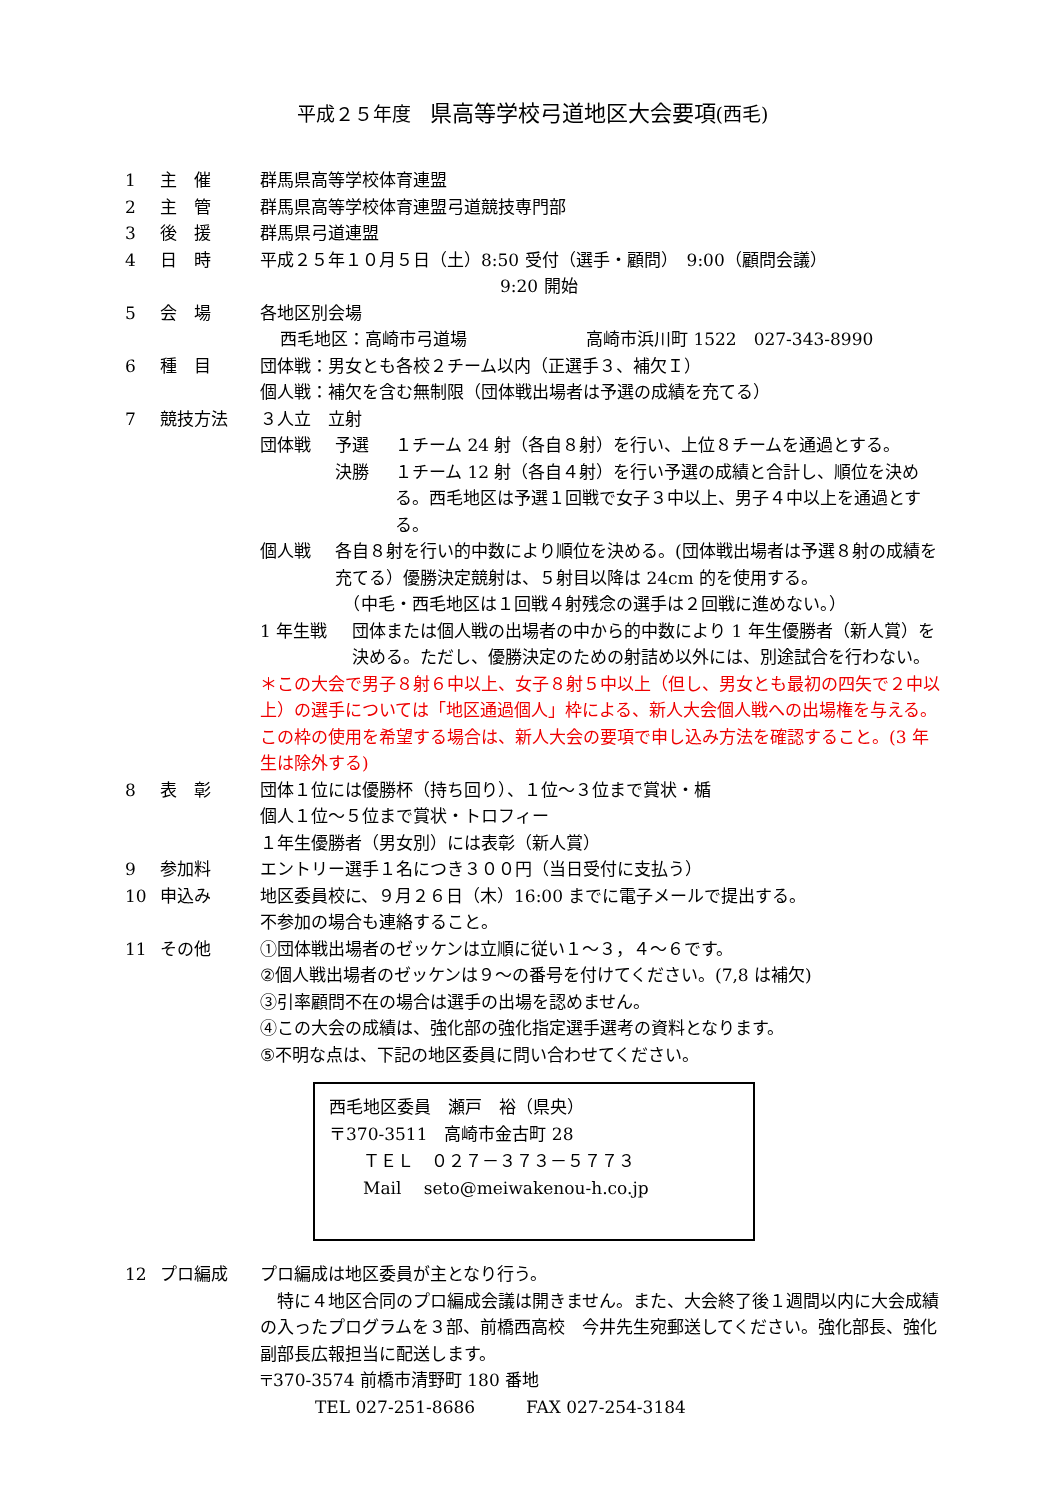平成２５年度　県高等学校弓道地区大会要項(西毛)
1 主　催 群馬県高等学校体育連盟
2 主　管 群馬県高等学校体育連盟弓道競技専門部
3 後　援 群馬県弓道連盟
4 日　時 平成２５年１０月５日（土）8:50 受付（選手・顧問）　9:00（顧問会議）
9:20 開始
5 会　場 各地区別会場
西毛地区：高崎市弓道場　　　　　　　高崎市浜川町 1522　027-343-8990
6 種　目 団体戦：男女とも各校２チーム以内（正選手３、補欠Ｉ）
個人戦：補欠を含む無制限（団体戦出場者は予選の成績を充てる）
7 競技方法 ３人立　立射
団体戦 予選
決勝
１チーム 24 射（各自８射）を行い、上位８チームを通過とする。
１チーム 12 射（各自４射）を行い予選の成績と合計し、順位を決める。西毛地区は予選１回戦で女子３中以上、男子４中以上を通過とする。
個人戦 各自８射を行い的中数により順位を決める。(団体戦出場者は予選８射の成績を充てる）優勝決定競射は、５射目以降は 24cm 的を使用する。
　（中毛・西毛地区は１回戦４射残念の選手は２回戦に進めない。）
1 年生戦 団体または個人戦の出場者の中から的中数により 1 年生優勝者（新人賞）を決める。ただし、優勝決定のための射詰め以外には、別途試合を行わない。
＊この大会で男子８射６中以上、女子８射５中以上（但し、男女とも最初の四矢で２中以上）の選手については「地区通過個人」枠による、新人大会個人戦への出場権を与える。この枠の使用を希望する場合は、新人大会の要項で申し込み方法を確認すること。(3 年生は除外する)
8 表　彰 団体１位には優勝杯（持ち回り）、１位～３位まで賞状・楯
個人１位～５位まで賞状・トロフィー
１年生優勝者（男女別）には表彰（新人賞）
9 参加料 エントリー選手１名につき３００円（当日受付に支払う）
10 申込み 地区委員校に、９月２６日（木）16:00 までに電子メールで提出する。
不参加の場合も連絡すること。
11 その他 ①団体戦出場者のゼッケンは立順に従い１～３，４～６です。
②個人戦出場者のゼッケンは９～の番号を付けてください。(7,8 は補欠)
③引率顧問不在の場合は選手の出場を認めません。
④この大会の成績は、強化部の強化指定選手選考の資料となります。
⑤不明な点は、下記の地区委員に問い合わせてください。
西毛地区委員　瀬戸　裕（県央）
〒370-3511　高崎市金古町 28
　　ＴＥＬ　０２７－３７３－５７７３
　　Mail　 seto@meiwakenou-h.co.jp
12 プロ編成 プロ編成は地区委員が主となり行う。
　特に４地区合同のプロ編成会議は開きません。また、大会終了後１週間以内に大会成績の入ったプログラムを３部、前橋西高校　今井先生宛郵送してください。強化部長、強化副部長広報担当に配送します。
〒370-3574 前橋市清野町 180 番地
TEL 027-251-8686　　　FAX 027-254-3184